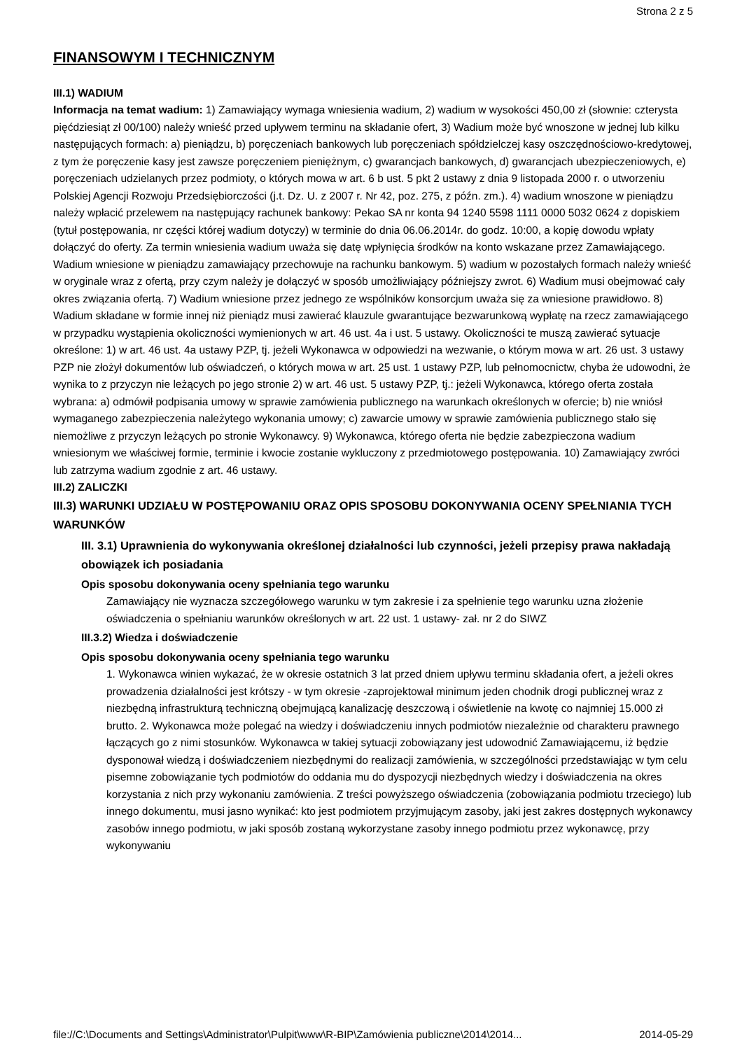Strona 2 z 5
FINANSOWYM I TECHNICZNYM
III.1) WADIUM
Informacja na temat wadium: 1) Zamawiający wymaga wniesienia wadium, 2) wadium w wysokości 450,00 zł (słownie: czterysta pięćdziesiąt zł 00/100) należy wnieść przed upływem terminu na składanie ofert, 3) Wadium może być wnoszone w jednej lub kilku następujących formach: a) pieniądzu, b) poręczeniach bankowych lub poręczeniach spółdzielczej kasy oszczędnościowo-kredytowej, z tym że poręczenie kasy jest zawsze poręczeniem pieniężnym, c) gwarancjach bankowych, d) gwarancjach ubezpieczeniowych, e) poręczeniach udzielanych przez podmioty, o których mowa w art. 6 b ust. 5 pkt 2 ustawy z dnia 9 listopada 2000 r. o utworzeniu Polskiej Agencji Rozwoju Przedsiębiorczości (j.t. Dz. U. z 2007 r. Nr 42, poz. 275, z późn. zm.). 4) wadium wnoszone w pieniądzu należy wpłacić przelewem na następujący rachunek bankowy: Pekao SA nr konta 94 1240 5598 1111 0000 5032 0624 z dopiskiem (tytuł postępowania, nr części której wadium dotyczy) w terminie do dnia 06.06.2014r. do godz. 10:00, a kopię dowodu wpłaty dołączyć do oferty. Za termin wniesienia wadium uważa się datę wpłynięcia środków na konto wskazane przez Zamawiającego. Wadium wniesione w pieniądzu zamawiający przechowuje na rachunku bankowym. 5) wadium w pozostałych formach należy wnieść w oryginale wraz z ofertą, przy czym należy je dołączyć w sposób umożliwiający późniejszy zwrot. 6) Wadium musi obejmować cały okres związania ofertą. 7) Wadium wniesione przez jednego ze wspólników konsorcjum uważa się za wniesione prawidłowo. 8) Wadium składane w formie innej niż pieniądz musi zawierać klauzule gwarantujące bezwarunkową wypłatę na rzecz zamawiającego w przypadku wystąpienia okoliczności wymienionych w art. 46 ust. 4a i ust. 5 ustawy. Okoliczności te muszą zawierać sytuacje określone: 1) w art. 46 ust. 4a ustawy PZP, tj. jeżeli Wykonawca w odpowiedzi na wezwanie, o którym mowa w art. 26 ust. 3 ustawy PZP nie złożył dokumentów lub oświadczeń, o których mowa w art. 25 ust. 1 ustawy PZP, lub pełnomocnictw, chyba że udowodni, że wynika to z przyczyn nie leżących po jego stronie 2) w art. 46 ust. 5 ustawy PZP, tj.: jeżeli Wykonawca, którego oferta została wybrana: a) odmówił podpisania umowy w sprawie zamówienia publicznego na warunkach określonych w ofercie; b) nie wniósł wymaganego zabezpieczenia należytego wykonania umowy; c) zawarcie umowy w sprawie zamówienia publicznego stało się niemożliwe z przyczyn leżących po stronie Wykonawcy. 9) Wykonawca, którego oferta nie będzie zabezpieczona wadium wniesionym we właściwej formie, terminie i kwocie zostanie wykluczony z przedmiotowego postępowania. 10) Zamawiający zwróci lub zatrzyma wadium zgodnie z art. 46 ustawy.
III.2) ZALICZKI
III.3) WARUNKI UDZIAŁU W POSTĘPOWANIU ORAZ OPIS SPOSOBU DOKONYWANIA OCENY SPEŁNIANIA TYCH WARUNKÓW
III. 3.1) Uprawnienia do wykonywania określonej działalności lub czynności, jeżeli przepisy prawa nakładają obowiązek ich posiadania
Opis sposobu dokonywania oceny spełniania tego warunku
Zamawiający nie wyznacza szczegółowego warunku w tym zakresie i za spełnienie tego warunku uzna złożenie oświadczenia o spełnianiu warunków określonych w art. 22 ust. 1 ustawy- zał. nr 2 do SIWZ
III.3.2) Wiedza i doświadczenie
Opis sposobu dokonywania oceny spełniania tego warunku
1. Wykonawca winien wykazać, że w okresie ostatnich 3 lat przed dniem upływu terminu składania ofert, a jeżeli okres prowadzenia działalności jest krótszy - w tym okresie -zaprojektował minimum jeden chodnik drogi publicznej wraz z niezbędną infrastrukturą techniczną obejmującą kanalizację deszczową i oświetlenie na kwotę co najmniej 15.000 zł brutto. 2. Wykonawca może polegać na wiedzy i doświadczeniu innych podmiotów niezależnie od charakteru prawnego łączących go z nimi stosunków. Wykonawca w takiej sytuacji zobowiązany jest udowodnić Zamawiającemu, iż będzie dysponował wiedzą i doświadczeniem niezbędnymi do realizacji zamówienia, w szczególności przedstawiając w tym celu pisemne zobowiązanie tych podmiotów do oddania mu do dyspozycji niezbędnych wiedzy i doświadczenia na okres korzystania z nich przy wykonaniu zamówienia. Z treści powyższego oświadczenia (zobowiązania podmiotu trzeciego) lub innego dokumentu, musi jasno wynikać: kto jest podmiotem przyjmującym zasoby, jaki jest zakres dostępnych wykonawcy zasobów innego podmiotu, w jaki sposób zostaną wykorzystane zasoby innego podmiotu przez wykonawcę, przy wykonywaniu
file://C:\Documents and Settings\Administrator\Pulpit\www\R-BIP\Zamówienia publiczne\2014\2014... 2014-05-29